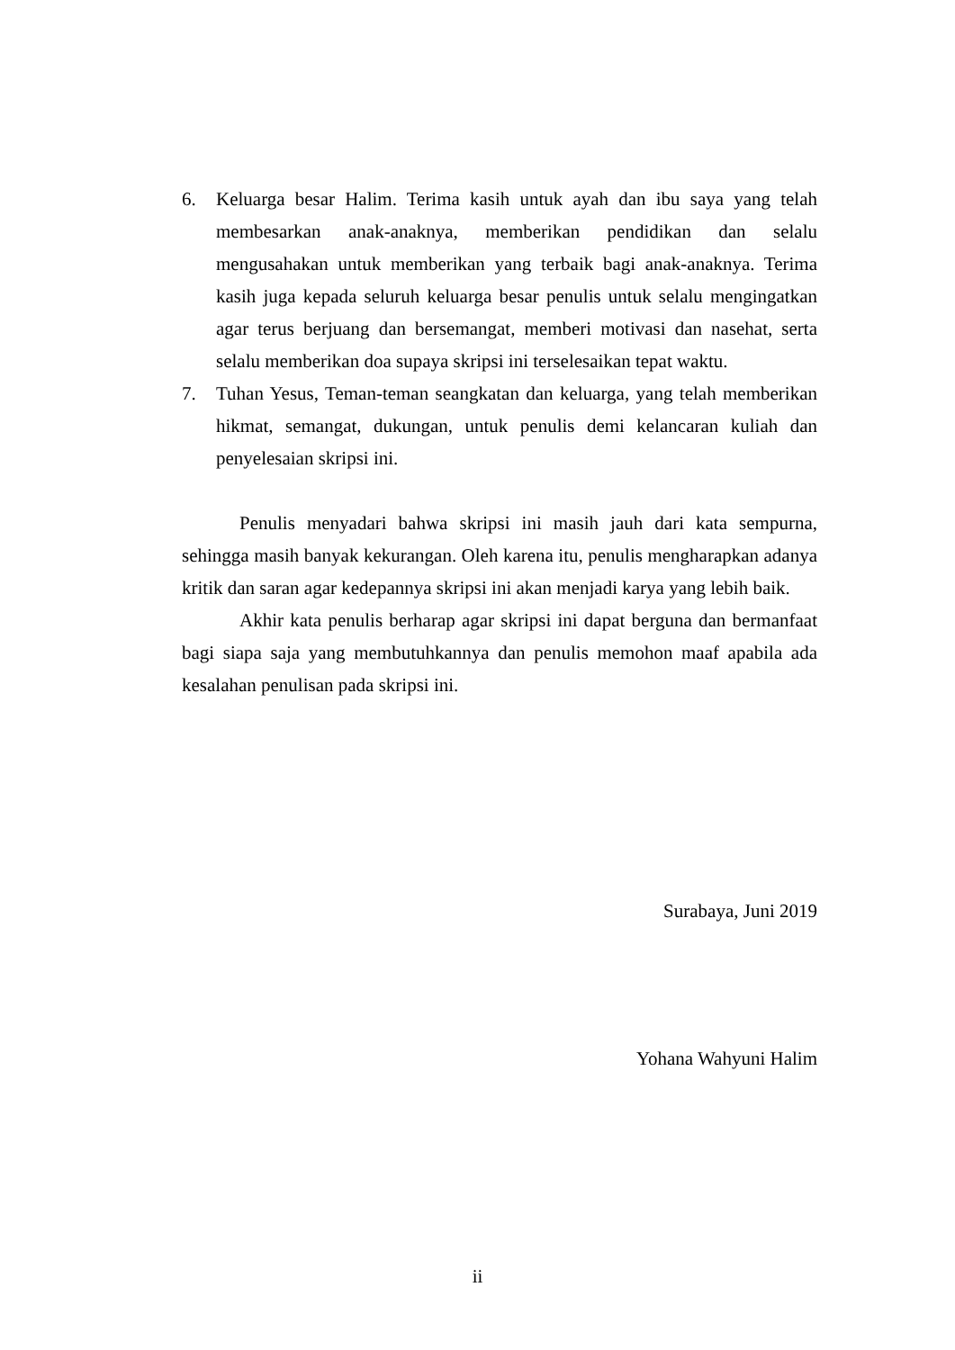6. Keluarga besar Halim. Terima kasih untuk ayah dan ibu saya yang telah membesarkan anak-anaknya, memberikan pendidikan dan selalu mengusahakan untuk memberikan yang terbaik bagi anak-anaknya. Terima kasih juga kepada seluruh keluarga besar penulis untuk selalu mengingatkan agar terus berjuang dan bersemangat, memberi motivasi dan nasehat, serta selalu memberikan doa supaya skripsi ini terselesaikan tepat waktu.
7. Tuhan Yesus, Teman-teman seangkatan dan keluarga, yang telah memberikan hikmat, semangat, dukungan, untuk penulis demi kelancaran kuliah dan penyelesaian skripsi ini.
Penulis menyadari bahwa skripsi ini masih jauh dari kata sempurna, sehingga masih banyak kekurangan. Oleh karena itu, penulis mengharapkan adanya kritik dan saran agar kedepannya skripsi ini akan menjadi karya yang lebih baik.
Akhir kata penulis berharap agar skripsi ini dapat berguna dan bermanfaat bagi siapa saja yang membutuhkannya dan penulis memohon maaf apabila ada kesalahan penulisan pada skripsi ini.
Surabaya, Juni 2019
Yohana Wahyuni Halim
ii